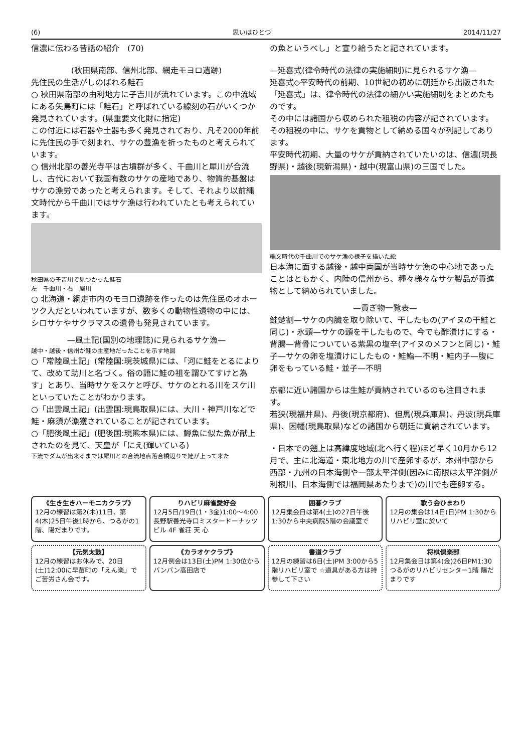(6) 思いはひとつ 2014/11/27
信濃に伝わる昔話の紹介　(70)
(秋田県南部、信州北部、網走モヨロ遺跡)
先住民の生活がしのばれる鮭石
○ 秋田県南部の由利地方に子吉川が流れています。この中流域にある矢島町には「鮭石」と呼ばれている線刻の石がいくつか発見されています。(県重要文化財に指定)
この付近には石器や土器も多く発見されており、凡そ2000年前に先住民の手で刻まれ、サケの豊漁を祈ったものと考えられています。
○ 信州北部の善光寺平は古墳群が多く、千曲川と犀川が合流し、古代において我国有数のサケの産地であり、物質的基盤はサケの漁労であったと考えられます。そして、それより以前縄文時代から千曲川ではサケ漁は行われていたとも考えられています。
秋田県の子吉川で見つかった鮭石
左　千曲川・右　犀川
○ 北海道・網走市内のモヨロ遺跡を作ったのは先住民のオホーツク人だといわれていますが、数多くの動物性遺物の中には、シロサケやサクラマスの遺骨も発見されています。
—風土記(国別の地理誌)に見られるサケ漁—
越中・越後・信州が鮭の主産地だったことを示す地図
○「常陸風土記」(常陸国:現茨城県)には、「河に鮭をとるによりて、改めて助川と名づく。俗の語に鮭の祖を謂ひてすけと為す」とあり、当時サケをスケと呼び、サケのとれる川をスケ川といっていたことがわかります。
○「出雲風土記」(出雲国:現鳥取県)には、大川・神戸川などで鮭・麻須が漁獲されていることが記されています。
○「肥後風土記」(肥後国:現熊本県)には、鱒魚に似た魚が献上されたのを見て、天皇が「にえ(輝いている)
下流でダムが出来るまでは犀川との合流地点落合橋辺りで鮭が上って来た
の魚というべし」と宣り給うたと記されています。
—延喜式(律令時代の法律の実施細則)に見られるサケ漁—
延喜式◇平安時代の前期、10世紀の初めに朝廷から出版された「延喜式」は、律令時代の法律の細かい実施細則をまとめたものです。
その中には諸国から収められた租税の内容が記されています。その租税の中に、サケを貢物として納める国々が列記してあります。
平安時代初期、大量のサケが貢納されていたいのは、信濃(現長野県)・越後(現新潟県)・越中(現富山県)の三国でした。
縄文時代の千曲川でのサケ漁の様子を描いた絵
日本海に面する越後・越中両国が当時サケ漁の中心地であったことはともかく、内陸の信州から、種々様々なサケ製品が貢進物として納められていました。
—貢ぎ物一覧表—
鮭楚割—サケの内臓を取り除いて、干したもの(アイヌの干鮭と同じ)・氷頭—サケの頭を干したもので、今でも酢漬けにする・背腸—背骨についている紫黒の塩辛(アイヌのメフンと同じ)・鮭子—サケの卵を塩漬けにしたもの・鮭鮨—不明・鮭内子—腹に卵をもっている鮭・並子—不明
京都に近い諸国からは生鮭が貢納されているのも注目されます。
若狭(現福井県)、丹後(現京都府)、但馬(現兵庫県)、丹波(現兵庫県)、因幡(現鳥取県)などの諸国から朝廷に貢納されています。
・日本での遡上は高緯度地域(北へ行く程)ほど早く10月から12月で、主に北海道・東北地方の川で産卵するが、本州中部から西部・九州の日本海側や一部太平洋側(因みに南限は太平洋側が利根川、日本海側では福岡県あたりまで)の川でも産卵する。
《生き生きハーモニカクラブ》
12月の練習は第2(木)11日、第4(木)25日午後1時から、つるがの1階、陽だまりです。
りハビリ麻雀愛好会
12月5日/19日(1・3金)1:00～4:00 長野駅善光寺口ミスタードーナッツビル 4F 雀荘 天 心
囲碁クラブ
12月集会日は第4(土)の27日午後1:30から中央病院5階の会議室で
歌う会ひまわり
12月の集会は14日(日)PM 1:30からリハビリ室に於いて
【元気太鼓】
12月の練習はお休みで、20日(土)12:00に早苗町の「えん楽」でご苦労さん会です。
《カラオケクラブ》
12月例会は13日(土)PM 1:30位からバンバン高田店で
書道クラブ
12月の練習は6日(土)PM 3:00から5階リハビリ室で ☆道具がある方は持参して下さい
将棋倶楽部
12月集会日は第4(金)26日PM1:30 つるがのリハビリセンター1階 陽だまりです